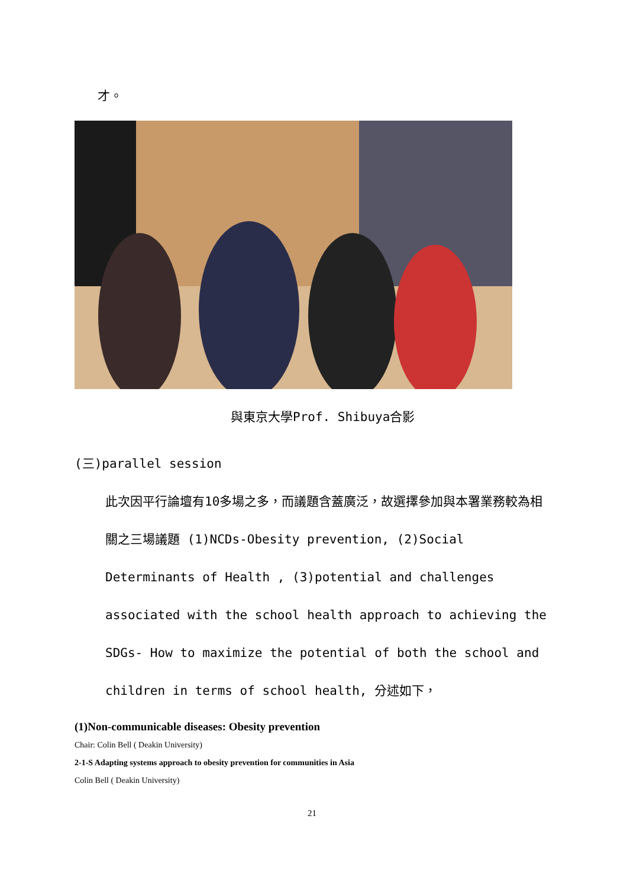才。
與東京大學Prof. Shibuya合影
(三)parallel session
此次因平行論壇有10多場之多，而議題含蓋廣泛，故選擇參加與本署業務較為相關之三場議題 (1)NCDs-Obesity prevention, (2)Social Determinants of Health , (3)potential and challenges associated with the school health approach to achieving the SDGs- How to maximize the potential of both the school and children in terms of school health, 分述如下，
(1)Non-communicable diseases: Obesity prevention
Chair: Colin Bell ( Deakin University)
2-1-S Adapting systems approach to obesity prevention for communities in Asia
Colin Bell ( Deakin University)
21